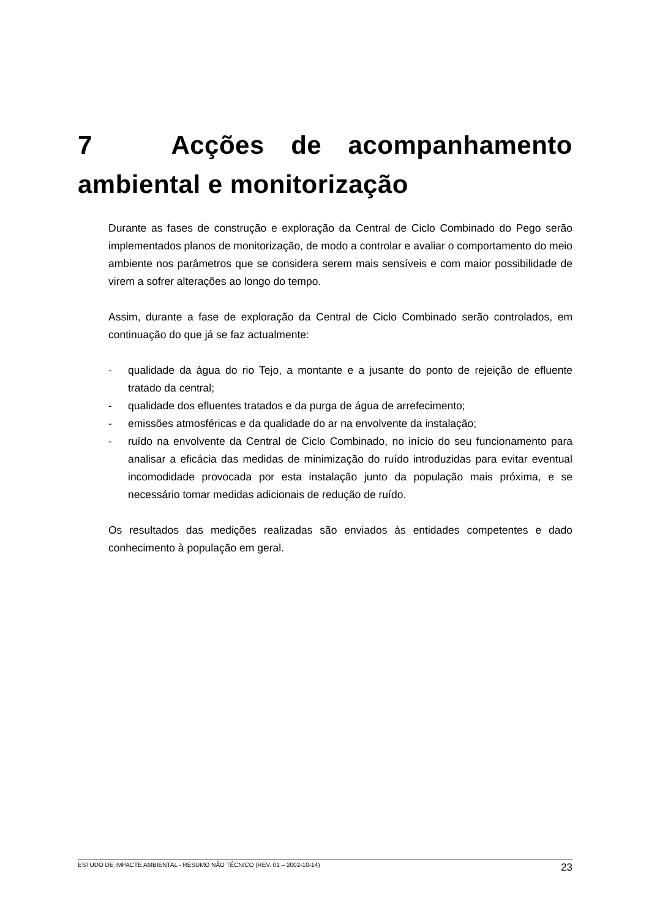7 Acções de acompanhamento ambiental e monitorização
Durante as fases de construção e exploração da Central de Ciclo Combinado do Pego serão implementados planos de monitorização, de modo a controlar e avaliar o comportamento do meio ambiente nos parâmetros que se considera serem mais sensíveis e com maior possibilidade de virem a sofrer alterações ao longo do tempo.
Assim, durante a fase de exploração da Central de Ciclo Combinado serão controlados, em continuação do que já se faz actualmente:
- qualidade da água do rio Tejo, a montante e a jusante do ponto de rejeição de efluente tratado da central;
- qualidade dos efluentes tratados e da purga de água de arrefecimento;
- emissões atmosféricas e da qualidade do ar na envolvente da instalação;
- ruído na envolvente da Central de Ciclo Combinado, no início do seu funcionamento para analisar a eficácia das medidas de minimização do ruído introduzidas para evitar eventual incomodidade provocada por esta instalação junto da população mais próxima, e se necessário tomar medidas adicionais de redução de ruído.
Os resultados das medições realizadas são enviados às entidades competentes e dado conhecimento à população em geral.
ESTUDO DE IMPACTE AMBIENTAL - RESUMO NÃO TÉCNICO (REV. 01 – 2002-10-14) 23